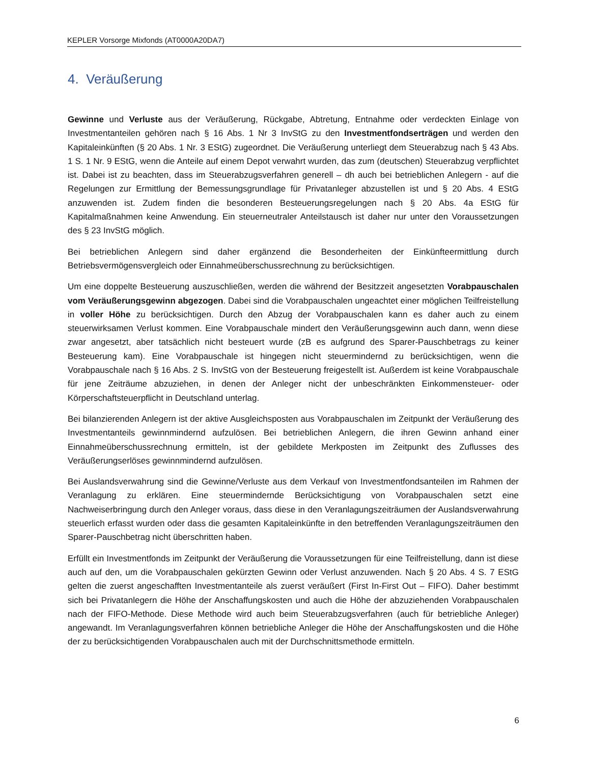KEPLER Vorsorge Mixfonds (AT0000A20DA7)
4. Veräußerung
Gewinne und Verluste aus der Veräußerung, Rückgabe, Abtretung, Entnahme oder verdeckten Einlage von Investmentanteilen gehören nach § 16 Abs. 1 Nr 3 InvStG zu den Investmentfondserträgen und werden den Kapitaleinkünften (§ 20 Abs. 1 Nr. 3 EStG) zugeordnet. Die Veräußerung unterliegt dem Steuerabzug nach § 43 Abs. 1 S. 1 Nr. 9 EStG, wenn die Anteile auf einem Depot verwahrt wurden, das zum (deutschen) Steuerabzug verpflichtet ist. Dabei ist zu beachten, dass im Steuerabzugsverfahren generell – dh auch bei betrieblichen Anlegern - auf die Regelungen zur Ermittlung der Bemessungsgrundlage für Privatanleger abzustellen ist und § 20 Abs. 4 EStG anzuwenden ist. Zudem finden die besonderen Besteuerungsregelungen nach § 20 Abs. 4a EStG für Kapitalmaßnahmen keine Anwendung. Ein steuerneutraler Anteilstausch ist daher nur unter den Voraussetzungen des § 23 InvStG möglich.
Bei betrieblichen Anlegern sind daher ergänzend die Besonderheiten der Einkünfteermittlung durch Betriebsvermögensvergleich oder Einnahmeüberschussrechnung zu berücksichtigen.
Um eine doppelte Besteuerung auszuschließen, werden die während der Besitzzeit angesetzten Vorabpauschalen vom Veräußerungsgewinn abgezogen. Dabei sind die Vorabpauschalen ungeachtet einer möglichen Teilfreistellung in voller Höhe zu berücksichtigen. Durch den Abzug der Vorabpauschalen kann es daher auch zu einem steuerwirksamen Verlust kommen. Eine Vorabpauschale mindert den Veräußerungsgewinn auch dann, wenn diese zwar angesetzt, aber tatsächlich nicht besteuert wurde (zB es aufgrund des Sparer-Pauschbetrags zu keiner Besteuerung kam). Eine Vorabpauschale ist hingegen nicht steuermindernd zu berücksichtigen, wenn die Vorabpauschale nach § 16 Abs. 2 S. InvStG von der Besteuerung freigestellt ist. Außerdem ist keine Vorabpauschale für jene Zeiträume abzuziehen, in denen der Anleger nicht der unbeschränkten Einkommensteuer- oder Körperschaftsteuerpflicht in Deutschland unterlag.
Bei bilanzierenden Anlegern ist der aktive Ausgleichsposten aus Vorabpauschalen im Zeitpunkt der Veräußerung des Investmentanteils gewinnmindernd aufzulösen. Bei betrieblichen Anlegern, die ihren Gewinn anhand einer Einnahmeüberschussrechnung ermitteln, ist der gebildete Merkposten im Zeitpunkt des Zuflusses des Veräußerungserlöses gewinnmindernd aufzulösen.
Bei Auslandsverwahrung sind die Gewinne/Verluste aus dem Verkauf von Investmentfondsanteilen im Rahmen der Veranlagung zu erklären. Eine steuermindernde Berücksichtigung von Vorabpauschalen setzt eine Nachweiserbringung durch den Anleger voraus, dass diese in den Veranlagungszeiträumen der Auslandsverwahrung steuerlich erfasst wurden oder dass die gesamten Kapitaleinkünfte in den betreffenden Veranlagungszeiträumen den Sparer-Pauschbetrag nicht überschritten haben.
Erfüllt ein Investmentfonds im Zeitpunkt der Veräußerung die Voraussetzungen für eine Teilfreistellung, dann ist diese auch auf den, um die Vorabpauschalen gekürzten Gewinn oder Verlust anzuwenden. Nach § 20 Abs. 4 S. 7 EStG gelten die zuerst angeschafften Investmentanteile als zuerst veräußert (First In-First Out – FIFO). Daher bestimmt sich bei Privatanlegern die Höhe der Anschaffungskosten und auch die Höhe der abzuziehenden Vorabpauschalen nach der FIFO-Methode. Diese Methode wird auch beim Steuerabzugsverfahren (auch für betriebliche Anleger) angewandt. Im Veranlagungsverfahren können betriebliche Anleger die Höhe der Anschaffungskosten und die Höhe der zu berücksichtigenden Vorabpauschalen auch mit der Durchschnittsmethode ermitteln.
6